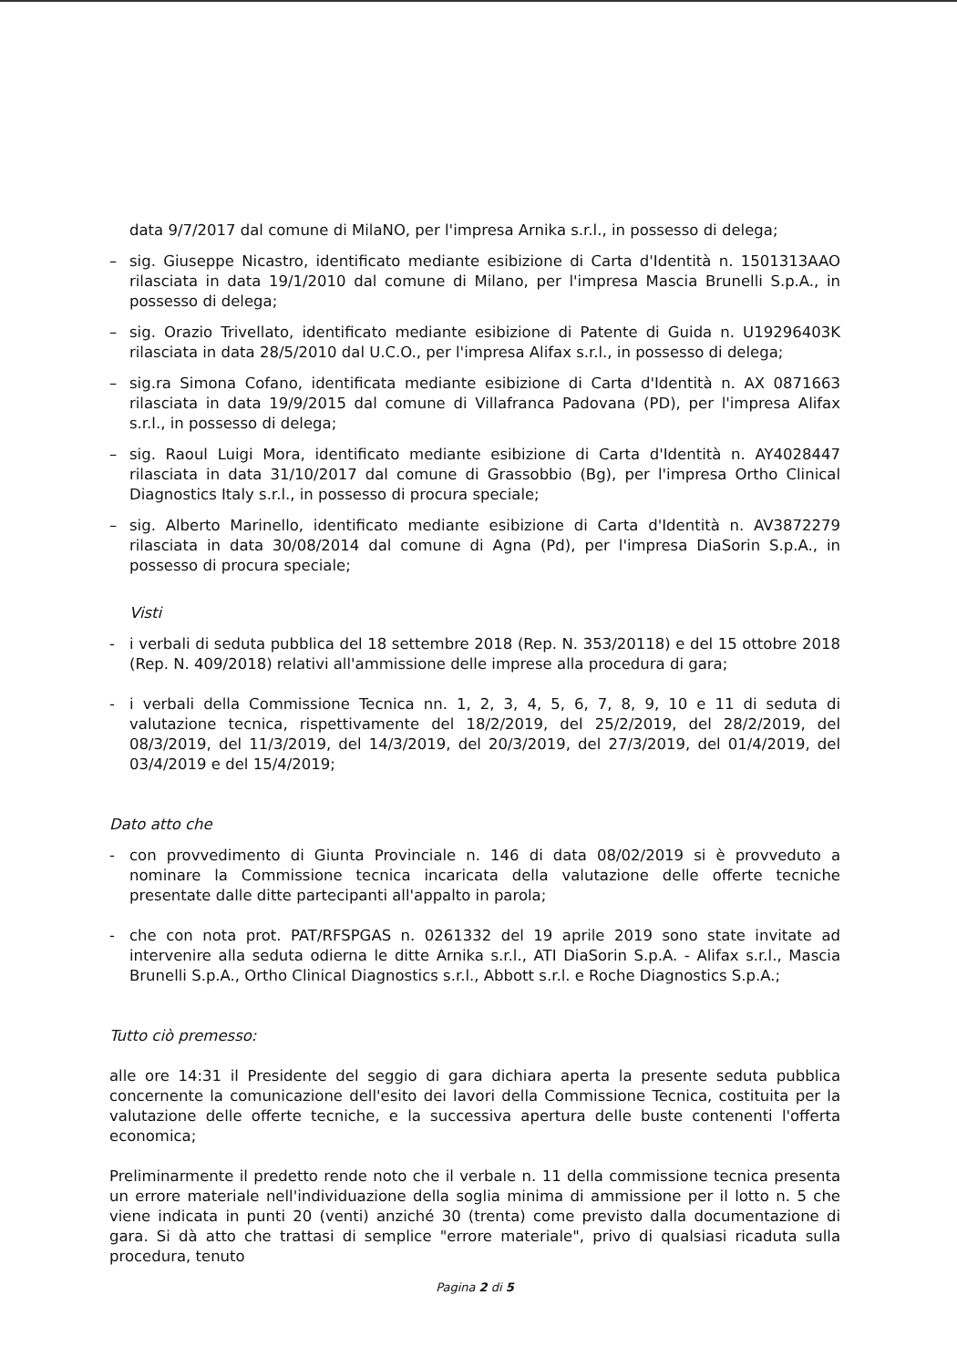data 9/7/2017 dal comune di MilaNO, per l'impresa Arnika s.r.l., in possesso di delega;
– sig. Giuseppe Nicastro, identificato mediante esibizione di Carta d'Identità n. 1501313AAO rilasciata in data 19/1/2010 dal comune di Milano, per l'impresa Mascia Brunelli S.p.A., in possesso di delega;
– sig. Orazio Trivellato, identificato mediante esibizione di Patente di Guida n. U19296403K rilasciata in data 28/5/2010 dal U.C.O., per l'impresa Alifax s.r.l., in possesso di delega;
– sig.ra Simona Cofano, identificata mediante esibizione di Carta d'Identità n. AX 0871663 rilasciata in data 19/9/2015 dal comune di Villafranca Padovana (PD), per l'impresa Alifax s.r.l., in possesso di delega;
– sig. Raoul Luigi Mora, identificato mediante esibizione di Carta d'Identità n. AY4028447 rilasciata in data 31/10/2017 dal comune di Grassobbio (Bg), per l'impresa Ortho Clinical Diagnostics Italy s.r.l., in possesso di procura speciale;
– sig. Alberto Marinello, identificato mediante esibizione di Carta d'Identità n. AV3872279 rilasciata in data 30/08/2014 dal comune di Agna (Pd), per l'impresa DiaSorin S.p.A., in possesso di procura speciale;
Visti
- i verbali di seduta pubblica del 18 settembre 2018 (Rep. N. 353/20118) e del 15 ottobre 2018 (Rep. N. 409/2018) relativi all'ammissione delle imprese alla procedura di gara;
- i verbali della Commissione Tecnica nn. 1, 2, 3, 4, 5, 6, 7, 8, 9, 10 e 11 di seduta di valutazione tecnica, rispettivamente del 18/2/2019, del 25/2/2019, del 28/2/2019, del 08/3/2019, del 11/3/2019, del 14/3/2019, del 20/3/2019, del 27/3/2019, del 01/4/2019, del 03/4/2019 e del 15/4/2019;
Dato atto che
- con provvedimento di Giunta Provinciale n. 146 di data 08/02/2019 si è provveduto a nominare la Commissione tecnica incaricata della valutazione delle offerte tecniche presentate dalle ditte partecipanti all'appalto in parola;
- che con nota prot. PAT/RFSPGAS n. 0261332 del 19 aprile 2019 sono state invitate ad intervenire alla seduta odierna le ditte Arnika s.r.l., ATI DiaSorin S.p.A. - Alifax s.r.l., Mascia Brunelli S.p.A., Ortho Clinical Diagnostics s.r.l., Abbott s.r.l. e Roche Diagnostics S.p.A.;
Tutto ciò premesso:
alle ore 14:31 il Presidente del seggio di gara dichiara aperta la presente seduta pubblica concernente la comunicazione dell'esito dei lavori della Commissione Tecnica, costituita per la valutazione delle offerte tecniche, e la successiva apertura delle buste contenenti l'offerta economica;
Preliminarmente il predetto rende noto che il verbale n. 11 della commissione tecnica presenta un errore materiale nell'individuazione della soglia minima di ammissione per il lotto n. 5 che viene indicata in punti 20 (venti) anziché 30 (trenta) come previsto dalla documentazione di gara. Si dà atto che trattasi di semplice "errore materiale", privo di qualsiasi ricaduta sulla procedura, tenuto
Pagina 2 di 5